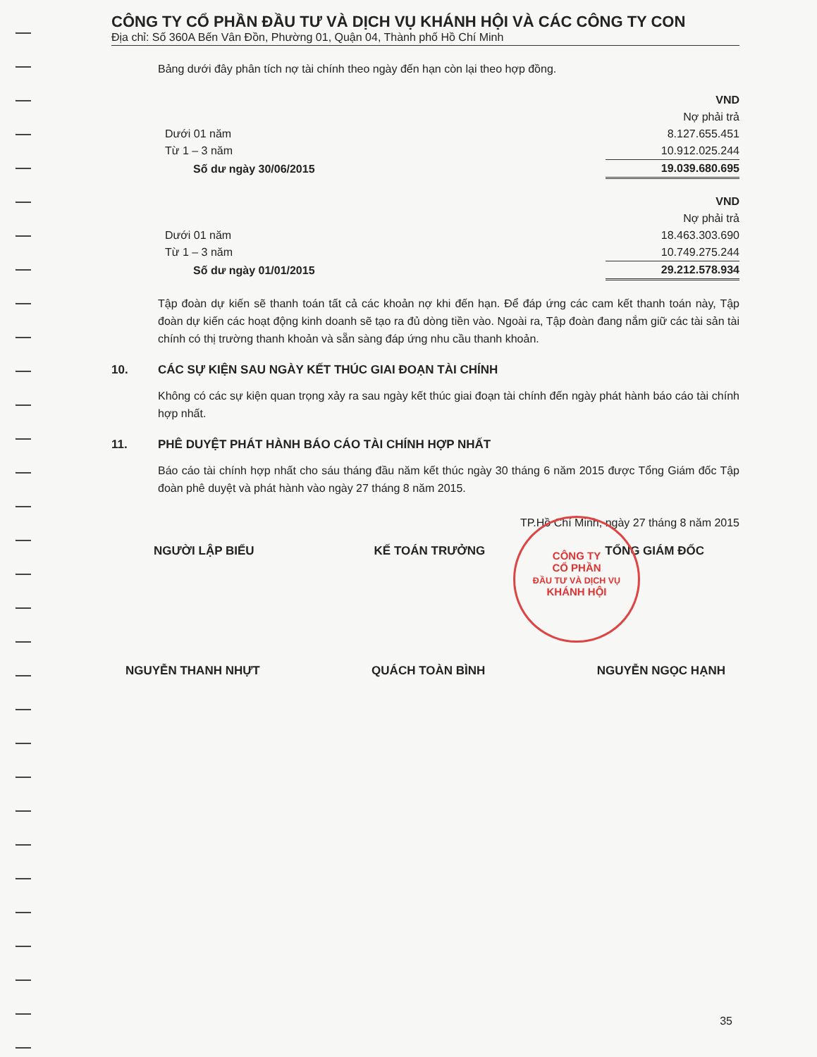CÔNG TY CỔ PHẦN ĐẦU TƯ VÀ DỊCH VỤ KHÁNH HỘI VÀ CÁC CÔNG TY CON
Địa chỉ: Số 360A Bến Vân Đồn, Phường 01, Quận 04, Thành phố Hồ Chí Minh
Bảng dưới đây phân tích nợ tài chính theo ngày đến hạn còn lại theo hợp đồng.
| | VND |
| | Nợ phải trả |
| Dưới 01 năm | 8.127.655.451 |
| Từ 1 – 3 năm | 10.912.025.244 |
| Số dư ngày 30/06/2015 | 19.039.680.695 |
| | VND |
| | Nợ phải trả |
| Dưới 01 năm | 18.463.303.690 |
| Từ 1 – 3 năm | 10.749.275.244 |
| Số dư ngày 01/01/2015 | 29.212.578.934 |
Tập đoàn dự kiến sẽ thanh toán tất cả các khoản nợ khi đến hạn. Để đáp ứng các cam kết thanh toán này, Tập đoàn dự kiến các hoạt động kinh doanh sẽ tạo ra đủ dòng tiền vào. Ngoài ra, Tập đoàn đang nắm giữ các tài sản tài chính có thị trường thanh khoản và sẵn sàng đáp ứng nhu cầu thanh khoản.
10. CÁC SỰ KIỆN SAU NGÀY KẾT THÚC GIAI ĐOẠN TÀI CHÍNH
Không có các sự kiện quan trọng xảy ra sau ngày kết thúc giai đoạn tài chính đến ngày phát hành báo cáo tài chính hợp nhất.
11. PHÊ DUYỆT PHÁT HÀNH BÁO CÁO TÀI CHÍNH HỢP NHẤT
Báo cáo tài chính hợp nhất cho sáu tháng đầu năm kết thúc ngày 30 tháng 6 năm 2015 được Tổng Giám đốc Tập đoàn phê duyệt và phát hành vào ngày 27 tháng 8 năm 2015.
TP.Hồ Chí Minh, ngày 27 tháng 8 năm 2015
NGƯỜI LẬP BIỂU KẾ TOÁN TRƯỞNG TỔNG GIÁM ĐỐC
CÔNG TY
CỔ PHẦN
ĐẦU TƯ VÀ DỊCH VỤ
KHÁNH HỘI
NGUYỄN THANH NHỰT QUÁCH TOÀN BÌNH NGUYỄN NGỌC HẠNH
35